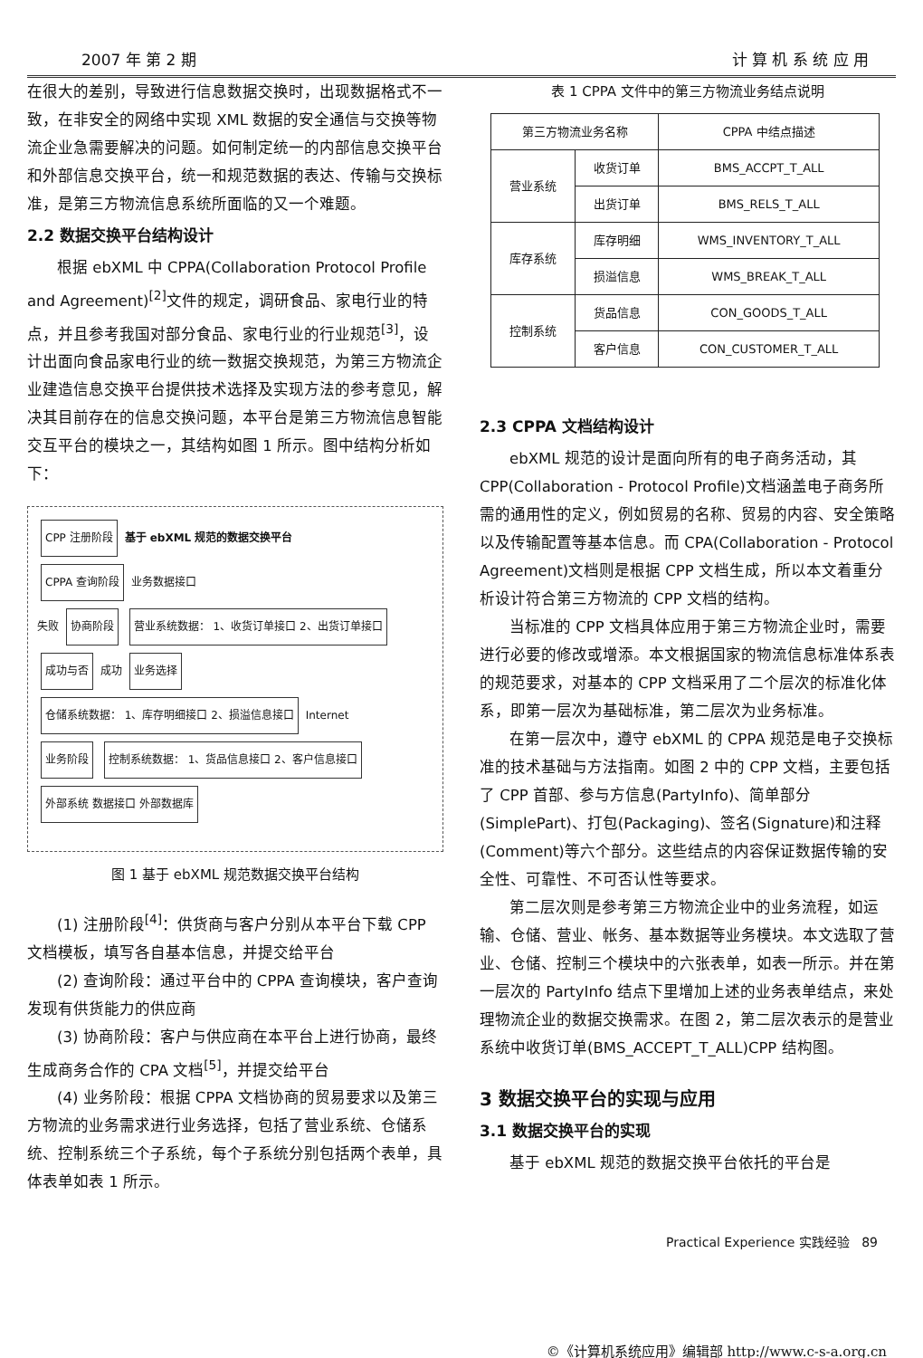2007 年 第 2 期 计 算 机 系 统 应 用
在很大的差别，导致进行信息数据交换时，出现数据格式不一致，在非安全的网络中实现 XML 数据的安全通信与交换等物流企业急需要解决的问题。如何制定统一的内部信息交换平台和外部信息交换平台，统一和规范数据的表达、传输与交换标准，是第三方物流信息系统所面临的又一个难题。
2.2 数据交换平台结构设计
根据 ebXML 中 CPPA(Collaboration Protocol Profile and Agreement)<sup>[2]</sup>文件的规定，调研食品、家电行业的特点，并且参考我国对部分食品、家电行业的行业规范<sup>[3]</sup>，设计出面向食品家电行业的统一数据交换规范，为第三方物流企业建造信息交换平台提供技术选择及实现方法的参考意见，解决其目前存在的信息交换问题，本平台是第三方物流信息智能交互平台的模块之一，其结构如图 1 所示。图中结构分析如下：
CPP 注册阶段
基于 ebXML 规范的数据交换平台
CPPA 查询阶段
业务数据接口
失败
协商阶段
营业系统数据： 1、收货订单接口 2、出货订单接口
成功与否
成功
业务选择
仓储系统数据： 1、库存明细接口 2、损溢信息接口
Internet
业务阶段
控制系统数据： 1、货品信息接口 2、客户信息接口
外部系统 数据接口 外部数据库
图 1 基于 ebXML 规范数据交换平台结构
(1) 注册阶段<sup>[4]</sup>：供货商与客户分别从本平台下载 CPP 文档模板，填写各自基本信息，并提交给平台
(2) 查询阶段：通过平台中的 CPPA 查询模块，客户查询发现有供货能力的供应商
(3) 协商阶段：客户与供应商在本平台上进行协商，最终生成商务合作的 CPA 文档<sup>[5]</sup>，并提交给平台
(4) 业务阶段：根据 CPPA 文档协商的贸易要求以及第三方物流的业务需求进行业务选择，包括了营业系统、仓储系统、控制系统三个子系统，每个子系统分别包括两个表单，具体表单如表 1 所示。
表 1 CPPA 文件中的第三方物流业务结点说明
| 第三方物流业务名称 | | CPPA 中结点描述 |
| --- | --- | --- |
| 营业系统 | 收货订单 | BMS_ACCPT_T_ALL |
| | 出货订单 | BMS_RELS_T_ALL |
| 库存系统 | 库存明细 | WMS_INVENTORY_T_ALL |
| | 损溢信息 | WMS_BREAK_T_ALL |
| 控制系统 | 货品信息 | CON_GOODS_T_ALL |
| | 客户信息 | CON_CUSTOMER_T_ALL |
2.3 CPPA 文档结构设计
ebXML 规范的设计是面向所有的电子商务活动，其 CPP(Collaboration - Protocol Profile)文档涵盖电子商务所需的通用性的定义，例如贸易的名称、贸易的内容、安全策略以及传输配置等基本信息。而 CPA(Collaboration - Protocol Agreement)文档则是根据 CPP 文档生成，所以本文着重分析设计符合第三方物流的 CPP 文档的结构。
当标准的 CPP 文档具体应用于第三方物流企业时，需要进行必要的修改或增添。本文根据国家的物流信息标准体系表的规范要求，对基本的 CPP 文档采用了二个层次的标准化体系，即第一层次为基础标准，第二层次为业务标准。
在第一层次中，遵守 ebXML 的 CPPA 规范是电子交换标准的技术基础与方法指南。如图 2 中的 CPP 文档，主要包括了 CPP 首部、参与方信息(PartyInfo)、简单部分(SimplePart)、打包(Packaging)、签名(Signature)和注释(Comment)等六个部分。这些结点的内容保证数据传输的安全性、可靠性、不可否认性等要求。
第二层次则是参考第三方物流企业中的业务流程，如运输、仓储、营业、帐务、基本数据等业务模块。本文选取了营业、仓储、控制三个模块中的六张表单，如表一所示。并在第一层次的 PartyInfo 结点下里增加上述的业务表单结点，来处理物流企业的数据交换需求。在图 2，第二层次表示的是营业系统中收货订单(BMS_ACCEPT_T_ALL)CPP 结构图。
3 数据交换平台的实现与应用
3.1 数据交换平台的实现
基于 ebXML 规范的数据交换平台依托的平台是
Practical Experience 实践经验 89
©《计算机系统应用》编辑部 http://www.c-s-a.org.cn